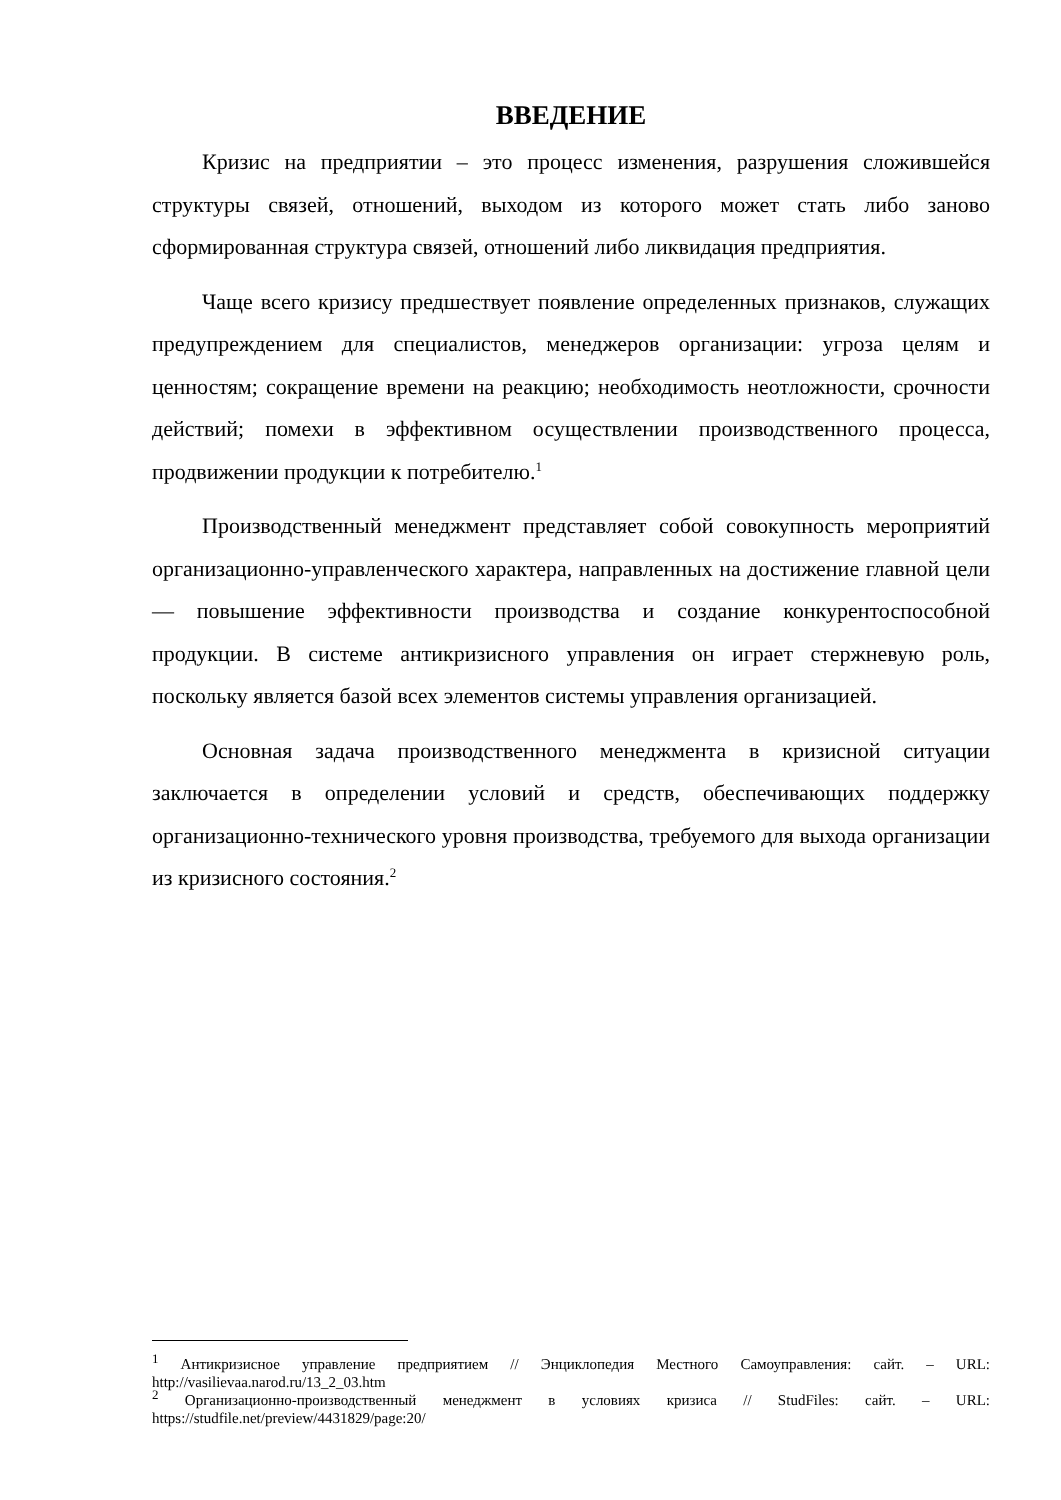ВВЕДЕНИЕ
Кризис на предприятии – это процесс изменения, разрушения сложившейся структуры связей, отношений, выходом из которого может стать либо заново сформированная структура связей, отношений либо ликвидация предприятия.
Чаще всего кризису предшествует появление определенных признаков, служащих предупреждением для специалистов, менеджеров организации: угроза целям и ценностям; сокращение времени на реакцию; необходимость неотложности, срочности действий; помехи в эффективном осуществлении производственного процесса, продвижении продукции к потребителю.<sup>1</sup>
Производственный менеджмент представляет собой совокупность мероприятий организационно-управленческого характера, направленных на достижение главной цели — повышение эффективности производства и создание конкурентоспособной продукции. В системе антикризисного управления он играет стержневую роль, поскольку является базой всех элементов системы управления организацией.
Основная задача производственного менеджмента в кризисной ситуации заключается в определении условий и средств, обеспечивающих поддержку организационно-технического уровня производства, требуемого для выхода организации из кризисного состояния.<sup>2</sup>
<sup>1</sup> Антикризисное управление предприятием // Энциклопедия Местного Самоуправления: сайт. – URL: http://vasilievaa.narod.ru/13_2_03.htm
<sup>2</sup> Организационно-производственный менеджмент в условиях кризиса // StudFiles: сайт. – URL: https://studfile.net/preview/4431829/page:20/